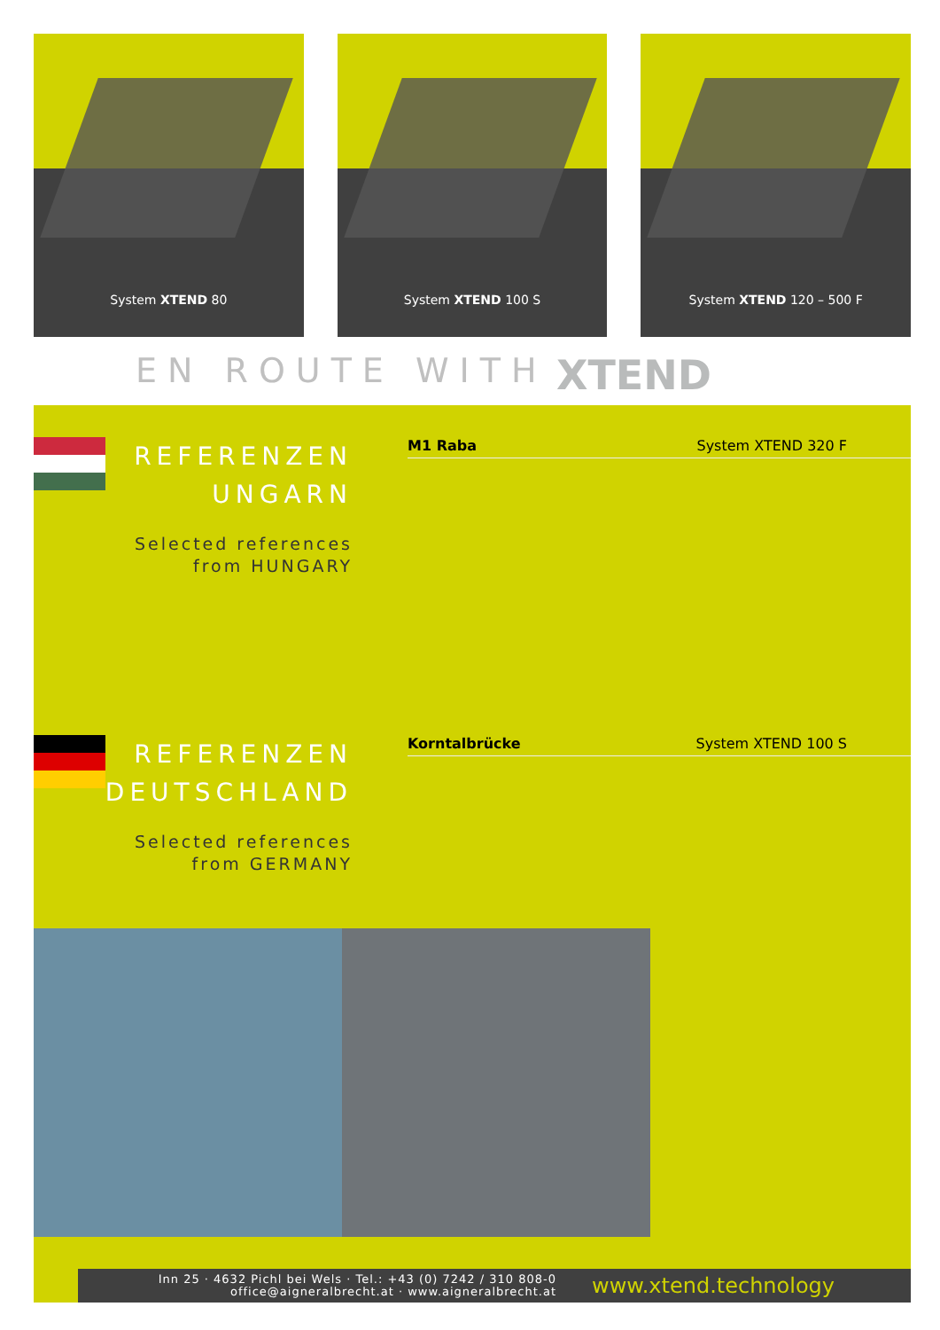System XTEND 80
System XTEND 100 S
System XTEND 120 – 500 F
EN ROUTE WITH XTEND
REFERENZEN
UNGARN
Selected references
from HUNGARY
M1 Raba System XTEND 320 F
REFERENZEN
DEUTSCHLAND
Selected references
from GERMANY
Korntalbrücke System XTEND 100 S
Inn 25 · 4632 Pichl bei Wels · Tel.: +43 (0) 7242 / 310 808-0
office@aigneralbrecht.at · www.aigneralbrecht.at
www.xtend.technology